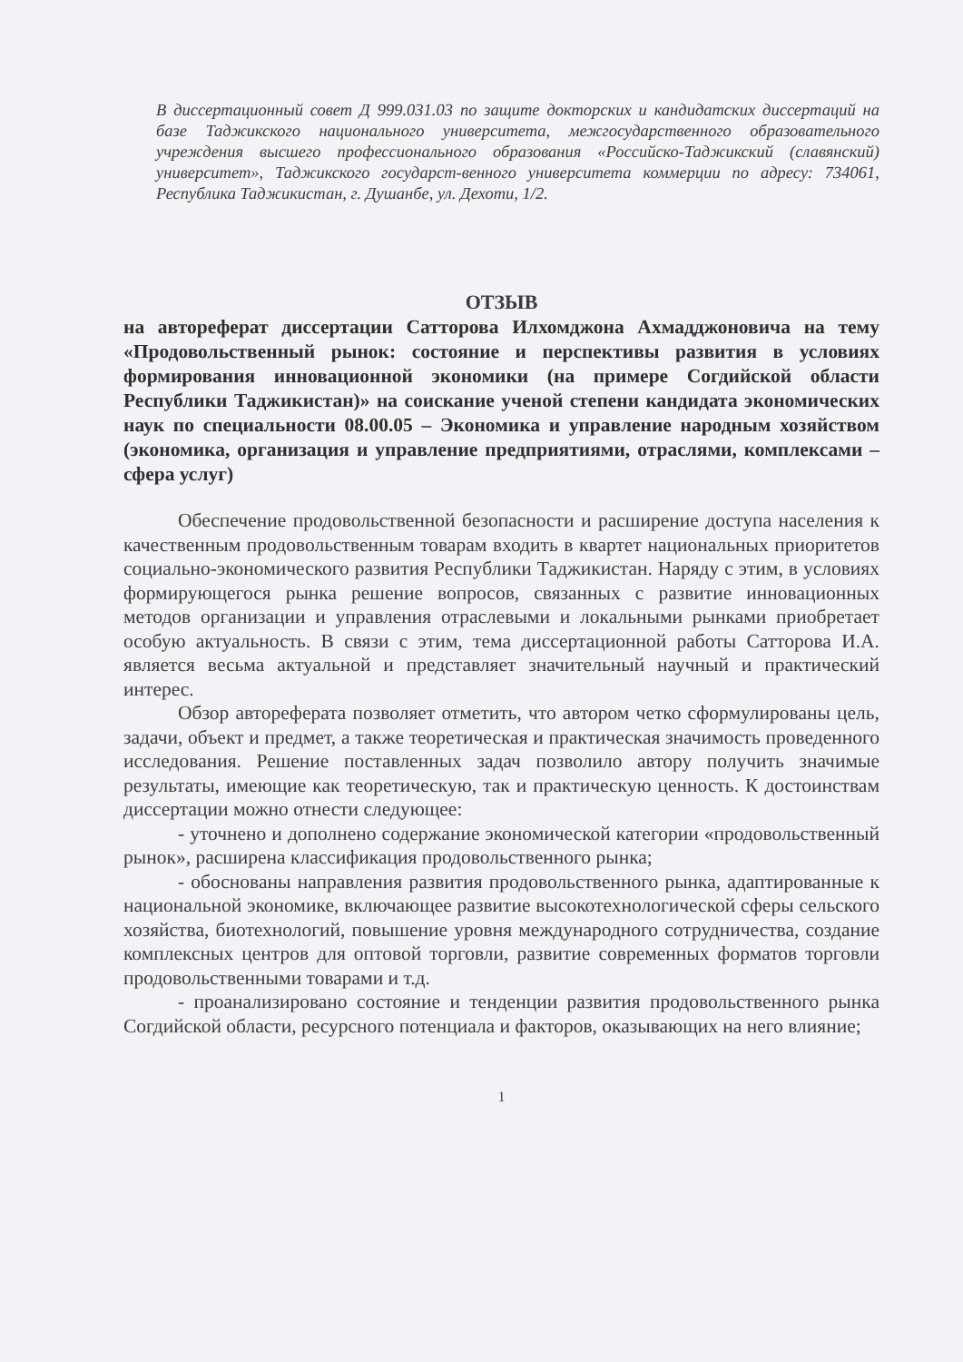В диссертационный совет Д 999.031.03 по защите докторских и кандидатских диссертаций на базе Таджикского национального университета, межгосударственного образовательного учреждения высшего профессионального образования «Российско-Таджикский (славянский) университет», Таджикского государст-венного университета коммерции по адресу: 734061, Республика Таджикистан, г. Душанбе, ул. Дехоти, 1/2.
ОТЗЫВ
на автореферат диссертации Сатторова Илхомджона Ахмадджоновича на тему «Продовольственный рынок: состояние и перспективы развития в условиях формирования инновационной экономики (на примере Согдийской области Республики Таджикистан)» на соискание ученой степени кандидата экономических наук по специальности 08.00.05 – Экономика и управление народным хозяйством (экономика, организация и управление предприятиями, отраслями, комплексами – сфера услуг)
Обеспечение продовольственной безопасности и расширение доступа населения к качественным продовольственным товарам входить в квартет национальных приоритетов социально-экономического развития Республики Таджикистан. Наряду с этим, в условиях формирующегося рынка решение вопросов, связанных с развитие инновационных методов организации и управления отраслевыми и локальными рынками приобретает особую актуальность. В связи с этим, тема диссертационной работы Сатторова И.А. является весьма актуальной и представляет значительный научный и практический интерес.
Обзор автореферата позволяет отметить, что автором четко сформулированы цель, задачи, объект и предмет, а также теоретическая и практическая значимость проведенного исследования. Решение поставленных задач позволило автору получить значимые результаты, имеющие как теоретическую, так и практическую ценность. К достоинствам диссертации можно отнести следующее:
- уточнено и дополнено содержание экономической категории «продовольственный рынок», расширена классификация продовольственного рынка;
- обоснованы направления развития продовольственного рынка, адаптированные к национальной экономике, включающее развитие высокотехнологической сферы сельского хозяйства, биотехнологий, повышение уровня международного сотрудничества, создание комплексных центров для оптовой торговли, развитие современных форматов торговли продовольственными товарами и т.д.
- проанализировано состояние и тенденции развития продовольственного рынка Согдийской области, ресурсного потенциала и факторов, оказывающих на него влияние;
1